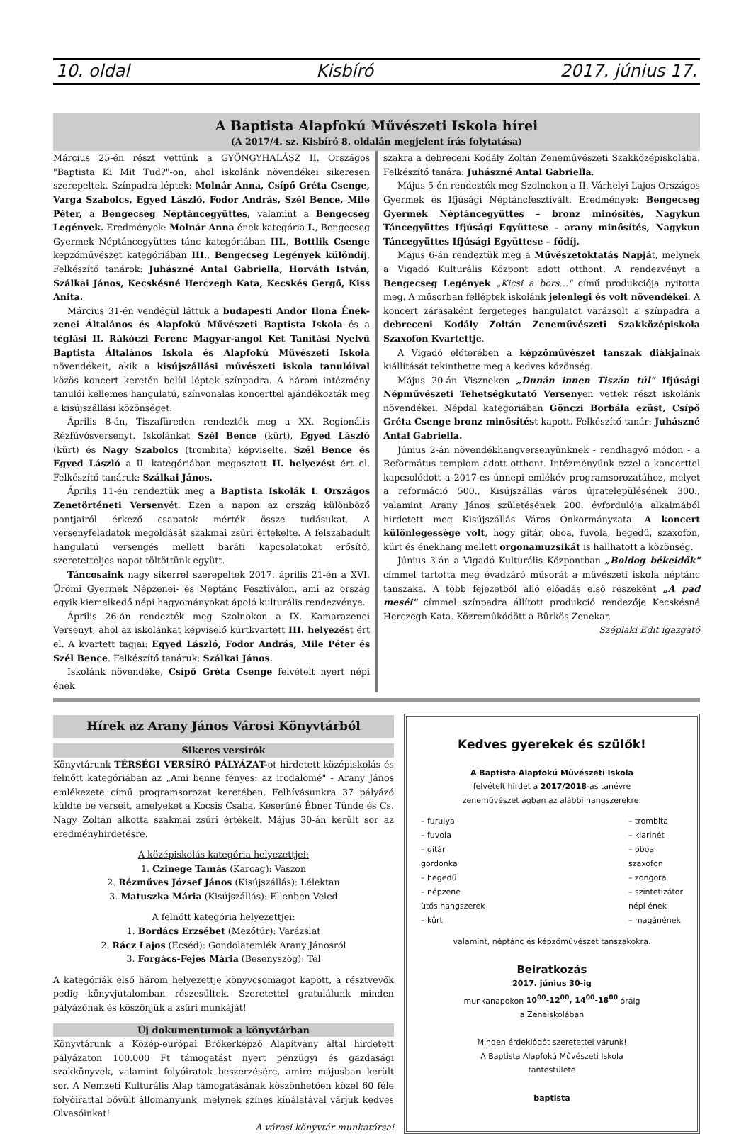10. oldal Kisbíró 2017. június 17.
A Baptista Alapfokú Művészeti Iskola hírei
(A 2017/4. sz. Kisbíró 8. oldalán megjelent írás folytatása)
Március 25-én részt vettünk a GYÖNGYHALÁSZ II. Országos "Baptista Ki Mit Tud?"-on, ahol iskolánk növendékei sikeresen szerepeltek. Színpadra léptek: Molnár Anna, Csípő Gréta Csenge, Varga Szabolcs, Egyed László, Fodor András, Szél Bence, Mile Péter, a Bengecseg Néptáncegyüttes, valamint a Bengecseg Legények. Eredmények: Molnár Anna ének kategória I., Bengecseg Gyermek Néptáncegyüttes tánc kategóriában III., Bottlik Csenge képzőművészet kategóriában III., Bengecseg Legények különdíj. Felkészítő tanárok: Juhászné Antal Gabriella, Horváth István, Szálkai János, Kecskésné Herczegh Kata, Kecskés Gergő, Kiss Anita.
Március 31-én vendégül láttuk a budapesti Andor Ilona Ének-zenei Általános és Alapfokú Művészeti Baptista Iskola és a téglási II. Rákóczi Ferenc Magyar-angol Két Tanítási Nyelvű Baptista Általános Iskola és Alapfokú Művészeti Iskola növendékeit, akik a kisújszállási művészeti iskola tanulóival közös koncert keretén belül léptek színpadra. A három intézmény tanulói kellemes hangulatú, színvonalas koncerttel ajándékozták meg a kisújszállási közönséget.
Április 8-án, Tiszafüreden rendezték meg a XX. Regionális Rézfúvósversenyt. Iskolánkat Szél Bence (kürt), Egyed László (kürt) és Nagy Szabolcs (trombita) képviselte. Szél Bence és Egyed László a II. kategóriában megosztott II. helyezést ért el. Felkészítő tanáruk: Szálkai János.
Április 11-én rendeztük meg a Baptista Iskolák I. Országos Zenetörténeti Versenyét. Ezen a napon az ország különböző pontjairól érkező csapatok mérték össze tudásukat. A versenyfeladatok megoldását szakmai zsűri értékelte. A felszabadult hangulatú versengés mellett baráti kapcsolatokat erősítő, szeretetteljes napot töltöttünk együtt.
Táncosaink nagy sikerrel szerepeltek 2017. április 21-én a XVI. Ürömi Gyermek Népzenei- és Néptánc Fesztiválon, ami az ország egyik kiemelkedő népi hagyományokat ápoló kulturális rendezvénye.
Április 26-án rendezték meg Szolnokon a IX. Kamarazenei Versenyt, ahol az iskolánkat képviselő kürtkvartett III. helyezést ért el. A kvartett tagjai: Egyed László, Fodor András, Mile Péter és Szél Bence. Felkészítő tanáruk: Szálkai János.
Iskolánk növendéke, Csípő Gréta Csenge felvételt nyert népi ének
szakra a debreceni Kodály Zoltán Zeneművészeti Szakközépiskolába. Felkészítő tanára: Juhászné Antal Gabriella.
Május 5-én rendezték meg Szolnokon a II. Várhelyi Lajos Országos Gyermek és Ifjúsági Néptáncfesztivált. Eredmények: Bengecseg Gyermek Néptáncegyüttes – bronz minősítés, Nagykun Táncegyüttes Ifjúsági Együttese – arany minősítés, Nagykun Táncegyüttes Ifjúsági Együttese – fődíj.
Május 6-án rendeztük meg a Művészetoktatás Napját, melynek a Vigadó Kulturális Központ adott otthont. A rendezvényt a Bengecseg Legények „Kicsi a bors…" című produkciója nyitotta meg. A műsorban felléptek iskolánk jelenlegi és volt növendékei. A koncert zárásaként fergeteges hangulatot varázsolt a színpadra a debreceni Kodály Zoltán Zeneművészeti Szakközépiskola Szaxofon Kvartettje.
A Vigadó előterében a képzőművészet tanszak diákjainak kiállítását tekinthette meg a kedves közönség.
Május 20-án Viszneken „Dunán innen Tiszán túl" Ifjúsági Népművészeti Tehetségkutató Versenyen vettek részt iskolánk növendékei. Népdal kategóriában Gönczi Borbála ezüst, Csípő Gréta Csenge bronz minősítést kapott. Felkészítő tanár: Juhászné Antal Gabriella.
Június 2-án növendékhangversenyünknek - rendhagyó módon - a Református templom adott otthont. Intézményünk ezzel a koncerttel kapcsolódott a 2017-es ünnepi emlékév programsorozatához, melyet a reformáció 500., Kisújszállás város újratelepülésének 300., valamint Arany János születésének 200. évfordulója alkalmából hirdetett meg Kisújszállás Város Önkormányzata. A koncert különlegessége volt, hogy gitár, oboa, fuvola, hegedű, szaxofon, kürt és énekhang mellett orgonamuzsikát is hallhatott a közönség.
Június 3-án a Vigadó Kulturális Központban „Boldog békeidők" címmel tartotta meg évadzáró műsorát a művészeti iskola néptánc tanszaka. A több fejezetből álló előadás első részeként „A pad meséi" címmel színpadra állított produkció rendezője Kecskésné Herczegh Kata. Közreműködött a Bürkös Zenekar.
Széplaki Edit igazgató
Hírek az Arany János Városi Könyvtárból
Sikeres versírók
Könyvtárunk TÉRSÉGI VERSÍRÓ PÁLYÁZAT-ot hirdetett középiskolás és felnőtt kategóriában az „Ami benne fényes: az irodalomé" - Arany János emlékezete című programsorozat keretében. Felhívásunkra 37 pályázó küldte be verseit, amelyeket a Kocsis Csaba, Keserűné Ébner Tünde és Cs. Nagy Zoltán alkotta szakmai zsűri értékelt. Május 30-án került sor az eredményhirdetésre.
A középiskolás kategória helyezettjei:
1. Czinege Tamás (Karcag): Vászon
2. Rézműves József János (Kisújszállás): Lélektan
3. Matuszka Mária (Kisújszállás): Ellenben Veled
A felnőtt kategória helyezettjei:
1. Bordács Erzsébet (Mezőtúr): Varázslat
2. Rácz Lajos (Ecséd): Gondolatemlék Arany Jánosról
3. Forgács-Fejes Mária (Besenyszög): Tél
A kategóriák első három helyezettje könyvcsomagot kapott, a résztvevők pedig könyvjutalomban részesültek. Szeretettel gratulálunk minden pályázónak és köszönjük a zsűri munkáját!
Új dokumentumok a könyvtárban
Könyvtárunk a Közép-európai Brókerképző Alapítvány által hirdetett pályázaton 100.000 Ft támogatást nyert pénzügyi és gazdasági szakkönyvek, valamint folyóiratok beszerzésére, amire májusban került sor. A Nemzeti Kulturális Alap támogatásának köszönhetően közel 60 féle folyóirattal bővült állományunk, melynek színes kínálatával várjuk kedves Olvasóinkat!
A városi könyvtár munkatársai
Kedves gyerekek és szülők!
A Baptista Alapfokú Művészeti Iskola
felvételt hirdet a 2017/2018-as tanévre
zeneművészet ágban az alábbi hangszerekre:
– furulya
– fuvola
– gitár
gordonka
– hegedű
– népzene
ütős hangszerek
– kürt
– trombita
– klarinét
– oboa
szaxofon
– zongora
– szintetizátor
népi ének
– magánének
valamint, néptánc és képzőművészet tanszakokra.
Beiratkozás
2017. június 30-ig
munkanapokon 10<sup>00</sup>-12<sup>00</sup>, 14<sup>00</sup>-18<sup>00</sup> óráig
a Zeneiskolában
Minden érdeklődőt szeretettel várunk!
A Baptista Alapfokú Művészeti Iskola
tantestülete
baptista